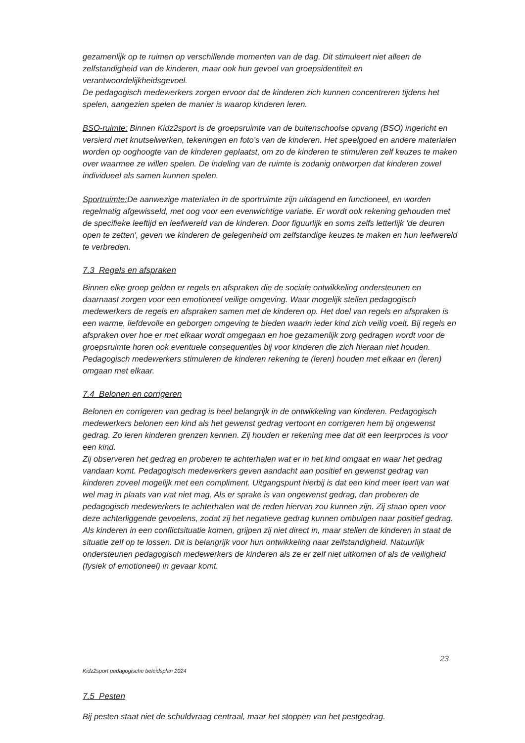gezamenlijk op te ruimen op verschillende momenten van de dag. Dit stimuleert niet alleen de zelfstandigheid van de kinderen, maar ook hun gevoel van groepsidentiteit en verantwoordelijkheidsgevoel.
De pedagogisch medewerkers zorgen ervoor dat de kinderen zich kunnen concentreren tijdens het spelen, aangezien spelen de manier is waarop kinderen leren.
BSO-ruimte: Binnen Kidz2sport is de groepsruimte van de buitenschoolse opvang (BSO) ingericht en versierd met knutselwerken, tekeningen en foto's van de kinderen. Het speelgoed en andere materialen worden op ooghoogte van de kinderen geplaatst, om zo de kinderen te stimuleren zelf keuzes te maken over waarmee ze willen spelen. De indeling van de ruimte is zodanig ontworpen dat kinderen zowel individueel als samen kunnen spelen.
Sportruimte: De aanwezige materialen in de sportruimte zijn uitdagend en functioneel, en worden regelmatig afgewisseld, met oog voor een evenwichtige variatie. Er wordt ook rekening gehouden met de specifieke leeftijd en leefwereld van de kinderen. Door figuurlijk en soms zelfs letterlijk 'de deuren open te zetten', geven we kinderen de gelegenheid om zelfstandige keuzes te maken en hun leefwereld te verbreden.
7.3 Regels en afspraken
Binnen elke groep gelden er regels en afspraken die de sociale ontwikkeling ondersteunen en daarnaast zorgen voor een emotioneel veilige omgeving. Waar mogelijk stellen pedagogisch medewerkers de regels en afspraken samen met de kinderen op. Het doel van regels en afspraken is een warme, liefdevolle en geborgen omgeving te bieden waarin ieder kind zich veilig voelt. Bij regels en afspraken over hoe er met elkaar wordt omgegaan en hoe gezamenlijk zorg gedragen wordt voor de groepsruimte horen ook eventuele consequenties bij voor kinderen die zich hieraan niet houden. Pedagogisch medewerkers stimuleren de kinderen rekening te (leren) houden met elkaar en (leren) omgaan met elkaar.
7.4 Belonen en corrigeren
Belonen en corrigeren van gedrag is heel belangrijk in de ontwikkeling van kinderen. Pedagogisch medewerkers belonen een kind als het gewenst gedrag vertoont en corrigeren hem bij ongewenst gedrag. Zo leren kinderen grenzen kennen. Zij houden er rekening mee dat dit een leerproces is voor een kind.
Zij observeren het gedrag en proberen te achterhalen wat er in het kind omgaat en waar het gedrag vandaan komt. Pedagogisch medewerkers geven aandacht aan positief en gewenst gedrag van kinderen zoveel mogelijk met een compliment. Uitgangspunt hierbij is dat een kind meer leert van wat wel mag in plaats van wat niet mag. Als er sprake is van ongewenst gedrag, dan proberen de pedagogisch medewerkers te achterhalen wat de reden hiervan zou kunnen zijn. Zij staan open voor deze achterliggende gevoelens, zodat zij het negatieve gedrag kunnen ombuigen naar positief gedrag. Als kinderen in een conflictsituatie komen, grijpen zij niet direct in, maar stellen de kinderen in staat de situatie zelf op te lossen. Dit is belangrijk voor hun ontwikkeling naar zelfstandigheid. Natuurlijk ondersteunen pedagogisch medewerkers de kinderen als ze er zelf niet uitkomen of als de veiligheid (fysiek of emotioneel) in gevaar komt.
23
Kidz2sport pedagogische beleidsplan 2024
7.5 Pesten
Bij pesten staat niet de schuldvraag centraal, maar het stoppen van het pestgedrag.